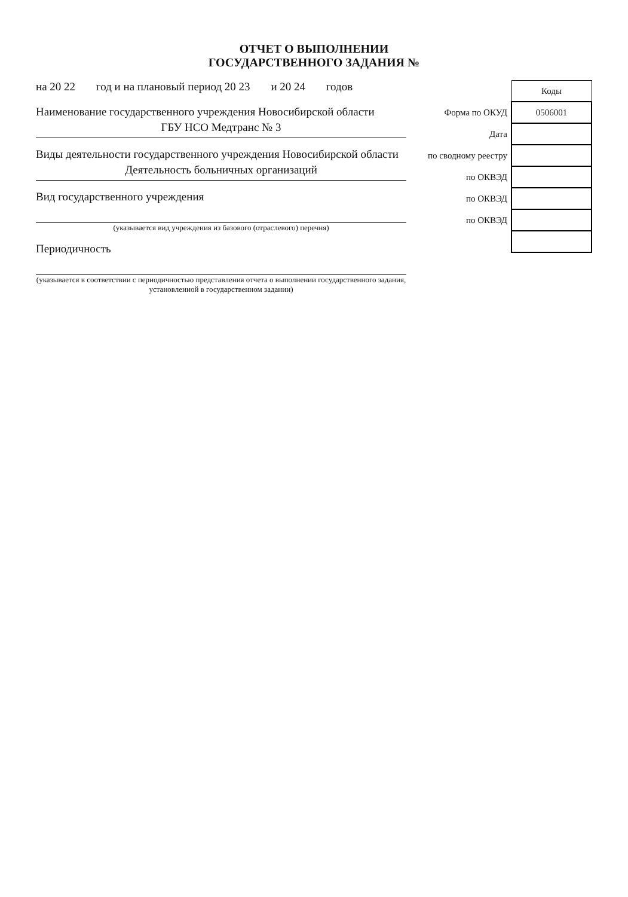ОТЧЕТ О ВЫПОЛНЕНИИ
ГОСУДАРСТВЕННОГО ЗАДАНИЯ №
на 20 22 год и на плановый период 20 23 и 20 24 годов
Наименование государственного учреждения Новосибирской области
ГБУ НСО Медтранс № 3
Виды деятельности государственного учреждения Новосибирской области
Деятельность больничных организаций
Вид государственного учреждения
(указывается вид учреждения из базового (отраслевого) перечня)
Периодичность
(указывается в соответствии с периодичностью представления отчета о выполнении государственного задания, установленной в государственном задании)
| | Коды |
| Форма по ОКУД | 0506001 |
| Дата | |
| по сводному реестру | |
| по ОКВЭД | |
| по ОКВЭД | |
| по ОКВЭД | |